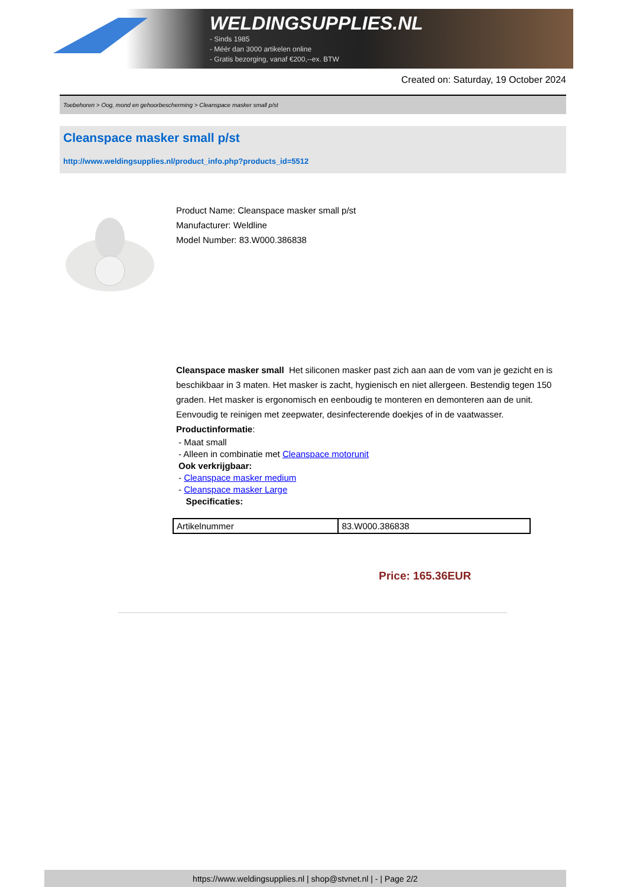WELDINGSUPPLIES.NL
- Sinds 1985
- Méér dan 3000 artikelen online
- Gratis bezorging, vanaf €200,--ex. BTW
Created on: Saturday, 19 October 2024
Toebehoren > Oog, mond en gehoorbescherming > Cleanspace masker small p/st
Cleanspace masker small p/st
http://www.weldingsupplies.nl/product_info.php?products_id=5512
Product Name: Cleanspace masker small p/st
Manufacturer: Weldline
Model Number: 83.W000.386838
Cleanspace masker small Het siliconen masker past zich aan aan de vom van je gezicht en is beschikbaar in 3 maten. Het masker is zacht, hygienisch en niet allergeen. Bestendig tegen 150 graden. Het masker is ergonomisch en eenboudig te monteren en demonteren aan de unit. Eenvoudig te reinigen met zeepwater, desinfecterende doekjes of in de vaatwasser. Productinformatie:
- Maat small
- Alleen in combinatie met Cleanspace motorunit
Ook verkrijgbaar:
- Cleanspace masker medium
- Cleanspace masker Large
Specificaties:
| Artikelnummer | 83.W000.386838 |
Price: 165.36EUR
https://www.weldingsupplies.nl | shop@stvnet.nl | - | Page 2/2